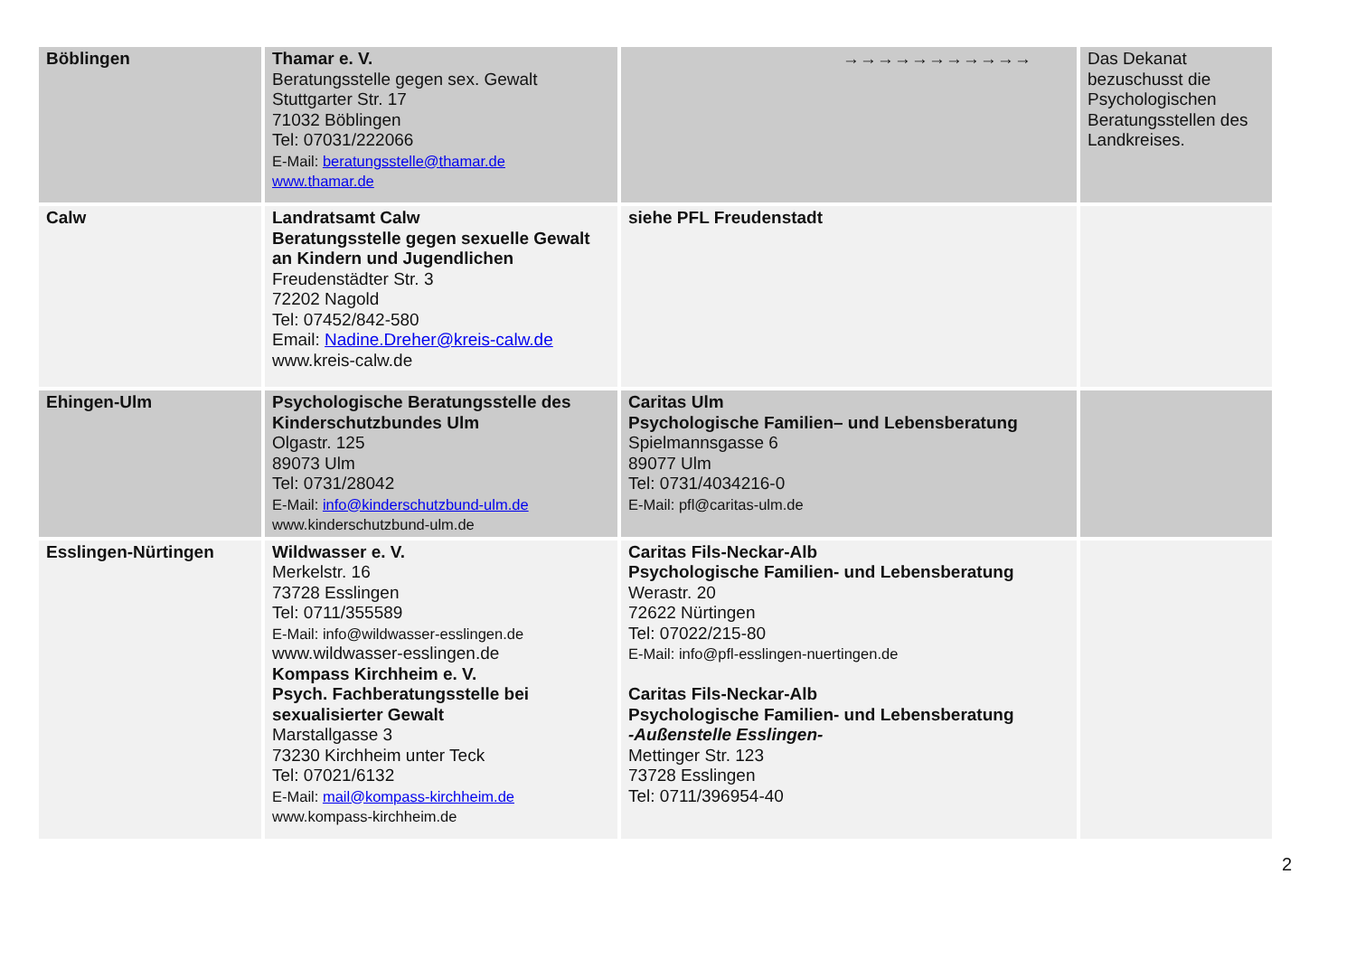| Böblingen | Thamar e. V. Beratungsstelle gegen sex. Gewalt Stuttgarter Str. 17 71032 Böblingen Tel: 07031/222066 E-Mail: beratungsstelle@thamar.de www.thamar.de | →→→→→→→→→→→ | Das Dekanat bezuschusst die Psychologischen Beratungsstellen des Landkreises. |
| Calw | Landratsamt Calw Beratungsstelle gegen sexuelle Gewalt an Kindern und Jugendlichen Freudenstädter Str. 3 72202 Nagold Tel: 07452/842-580 Email: Nadine.Dreher@kreis-calw.de www.kreis-calw.de | siehe PFL Freudenstadt | |
| Ehingen-Ulm | Psychologische Beratungsstelle des Kinderschutzbundes Ulm Olgastr. 125 89073 Ulm Tel: 0731/28042 E-Mail: info@kinderschutzbund-ulm.de www.kinderschutzbund-ulm.de | Caritas Ulm Psychologische Familien– und Lebensberatung Spielmannsgasse 6 89077 Ulm Tel: 0731/4034216-0 E-Mail: pfl@caritas-ulm.de | |
| Esslingen-Nürtingen | Wildwasser e. V. Merkelstr. 16 73728 Esslingen Tel: 0711/355589 E-Mail: info@wildwasser-esslingen.de www.wildwasser-esslingen.de Kompass Kirchheim e. V. Psych. Fachberatungsstelle bei sexualisierter Gewalt Marstallgasse 3 73230 Kirchheim unter Teck Tel: 07021/6132 E-Mail: mail@kompass-kirchheim.de www.kompass-kirchheim.de | Caritas Fils-Neckar-Alb Psychologische Familien- und Lebensberatung Werastr. 20 72622 Nürtingen Tel: 07022/215-80 E-Mail: info@pfl-esslingen-nuertingen.de Caritas Fils-Neckar-Alb Psychologische Familien- und Lebensberatung -Außenstelle Esslingen- Mettinger Str. 123 73728 Esslingen Tel: 0711/396954-40 | |
2